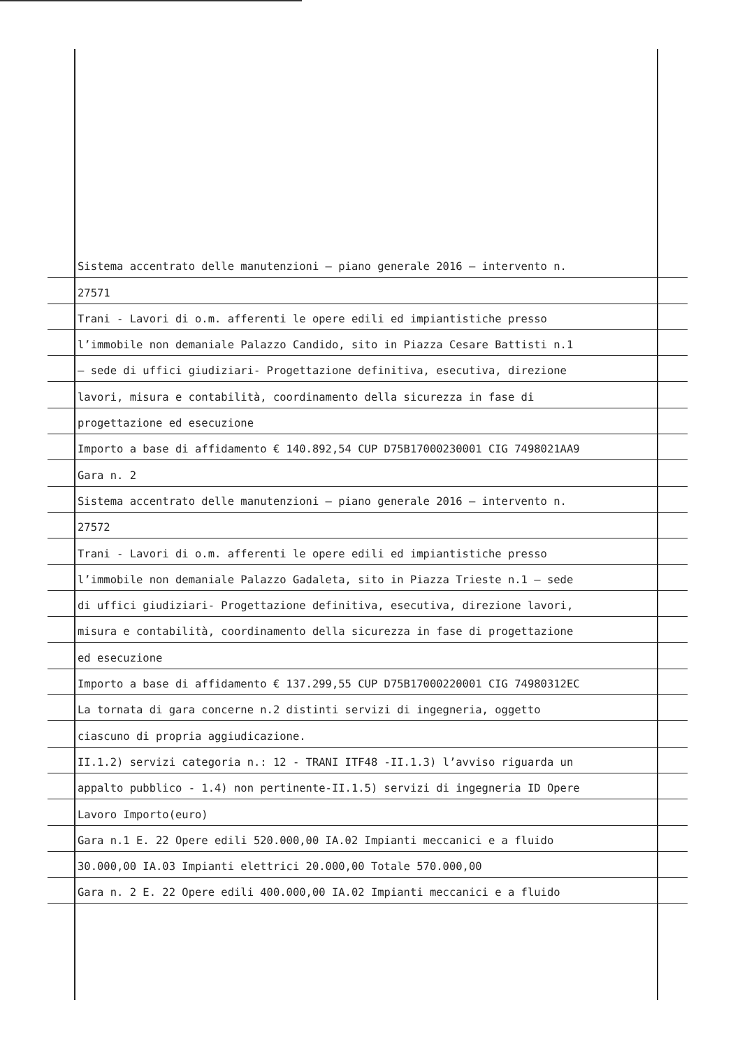Sistema accentrato delle manutenzioni – piano generale 2016 – intervento n.
27571
Trani - Lavori di o.m. afferenti le opere edili ed impiantistiche presso
l’immobile non demaniale Palazzo Candido, sito in Piazza Cesare Battisti n.1
– sede di uffici giudiziari- Progettazione definitiva, esecutiva, direzione
lavori, misura e contabilità, coordinamento della sicurezza in fase di
progettazione ed esecuzione
Importo a base di affidamento € 140.892,54 CUP D75B17000230001 CIG 7498021AA9
Gara n. 2
Sistema accentrato delle manutenzioni – piano generale 2016 – intervento n.
27572
Trani - Lavori di o.m. afferenti le opere edili ed impiantistiche presso
l’immobile non demaniale Palazzo Gadaleta, sito in Piazza Trieste n.1 – sede
di uffici giudiziari- Progettazione definitiva, esecutiva, direzione lavori,
misura e contabilità, coordinamento della sicurezza in fase di progettazione
ed esecuzione
Importo a base di affidamento € 137.299,55 CUP D75B17000220001 CIG 74980312EC
La tornata di gara concerne n.2 distinti servizi di ingegneria, oggetto
ciascuno di propria aggiudicazione.
II.1.2) servizi categoria n.: 12 - TRANI ITF48 -II.1.3) l’avviso riguarda un
appalto pubblico - 1.4) non pertinente-II.1.5) servizi di ingegneria ID Opere
Lavoro Importo(euro)
Gara n.1 E. 22 Opere edili 520.000,00 IA.02 Impianti meccanici e a fluido
30.000,00 IA.03 Impianti elettrici 20.000,00 Totale 570.000,00
Gara n. 2 E. 22 Opere edili 400.000,00 IA.02 Impianti meccanici e a fluido